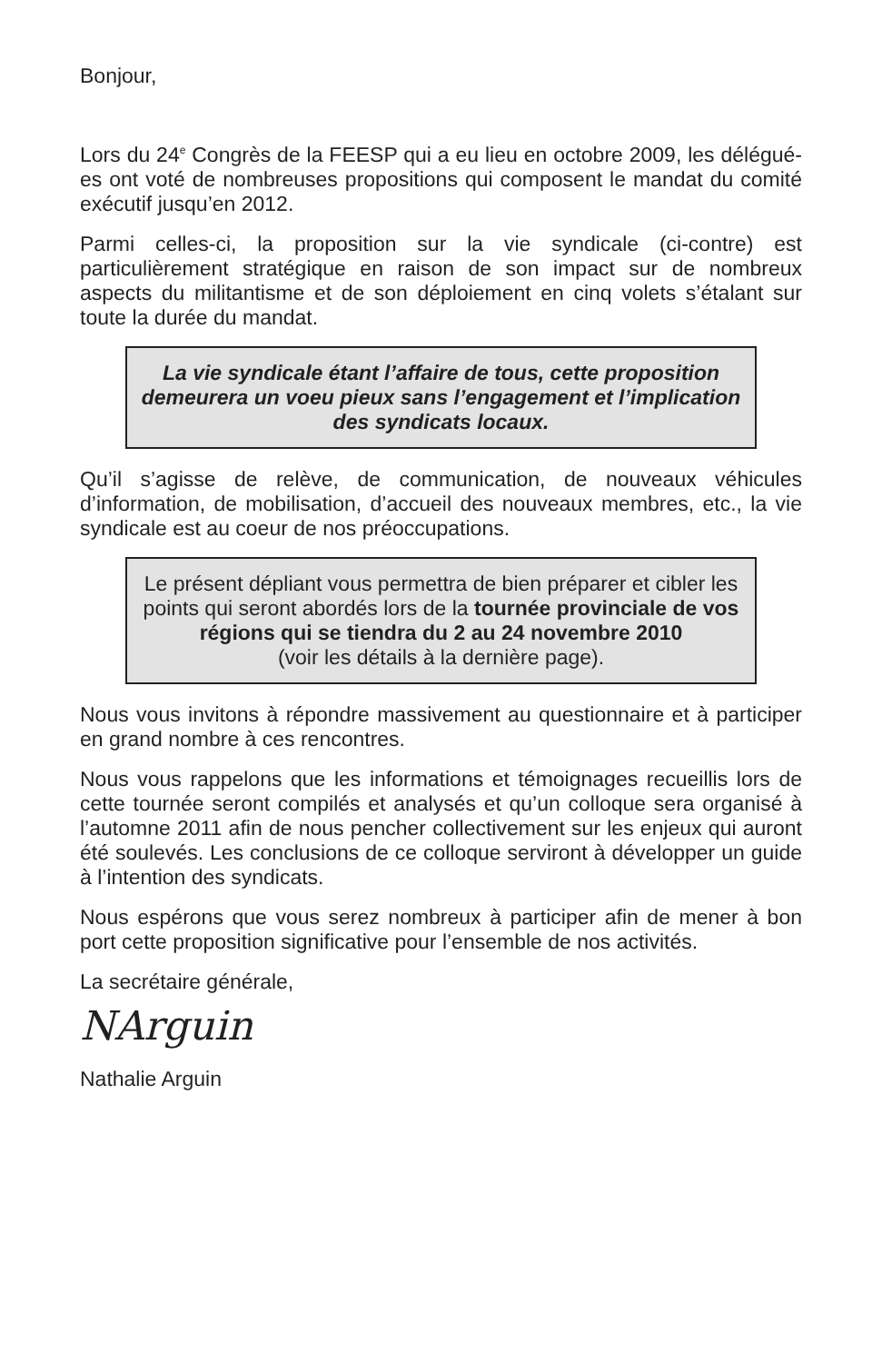Bonjour,
Lors du 24<sup>e</sup> Congrès de la FEESP qui a eu lieu en octobre 2009, les délégué-es ont voté de nombreuses propositions qui composent le mandat du comité exécutif jusqu’en 2012.
Parmi celles-ci, la proposition sur la vie syndicale (ci-contre) est particulièrement stratégique en raison de son impact sur de nombreux aspects du militantisme et de son déploiement en cinq volets s’étalant sur toute la durée du mandat.
La vie syndicale étant l’affaire de tous, cette proposition demeurera un voeu pieux sans l’engagement et l’implication des syndicats locaux.
Qu’il s’agisse de relève, de communication, de nouveaux véhicules d’information, de mobilisation, d’accueil des nouveaux membres, etc., la vie syndicale est au coeur de nos préoccupations.
Le présent dépliant vous permettra de bien préparer et cibler les points qui seront abordés lors de la tournée provinciale de vos régions qui se tiendra du 2 au 24 novembre 2010
(voir les détails à la dernière page).
Nous vous invitons à répondre massivement au questionnaire et à participer en grand nombre à ces rencontres.
Nous vous rappelons que les informations et témoignages recueillis lors de cette tournée seront compilés et analysés et qu’un colloque sera organisé à l’automne 2011 afin de nous pencher collectivement sur les enjeux qui auront été soulevés. Les conclusions de ce colloque serviront à développer un guide à l’intention des syndicats.
Nous espérons que vous serez nombreux à participer afin de mener à bon port cette proposition significative pour l’ensemble de nos activités.
La secrétaire générale,
NArguin
Nathalie Arguin